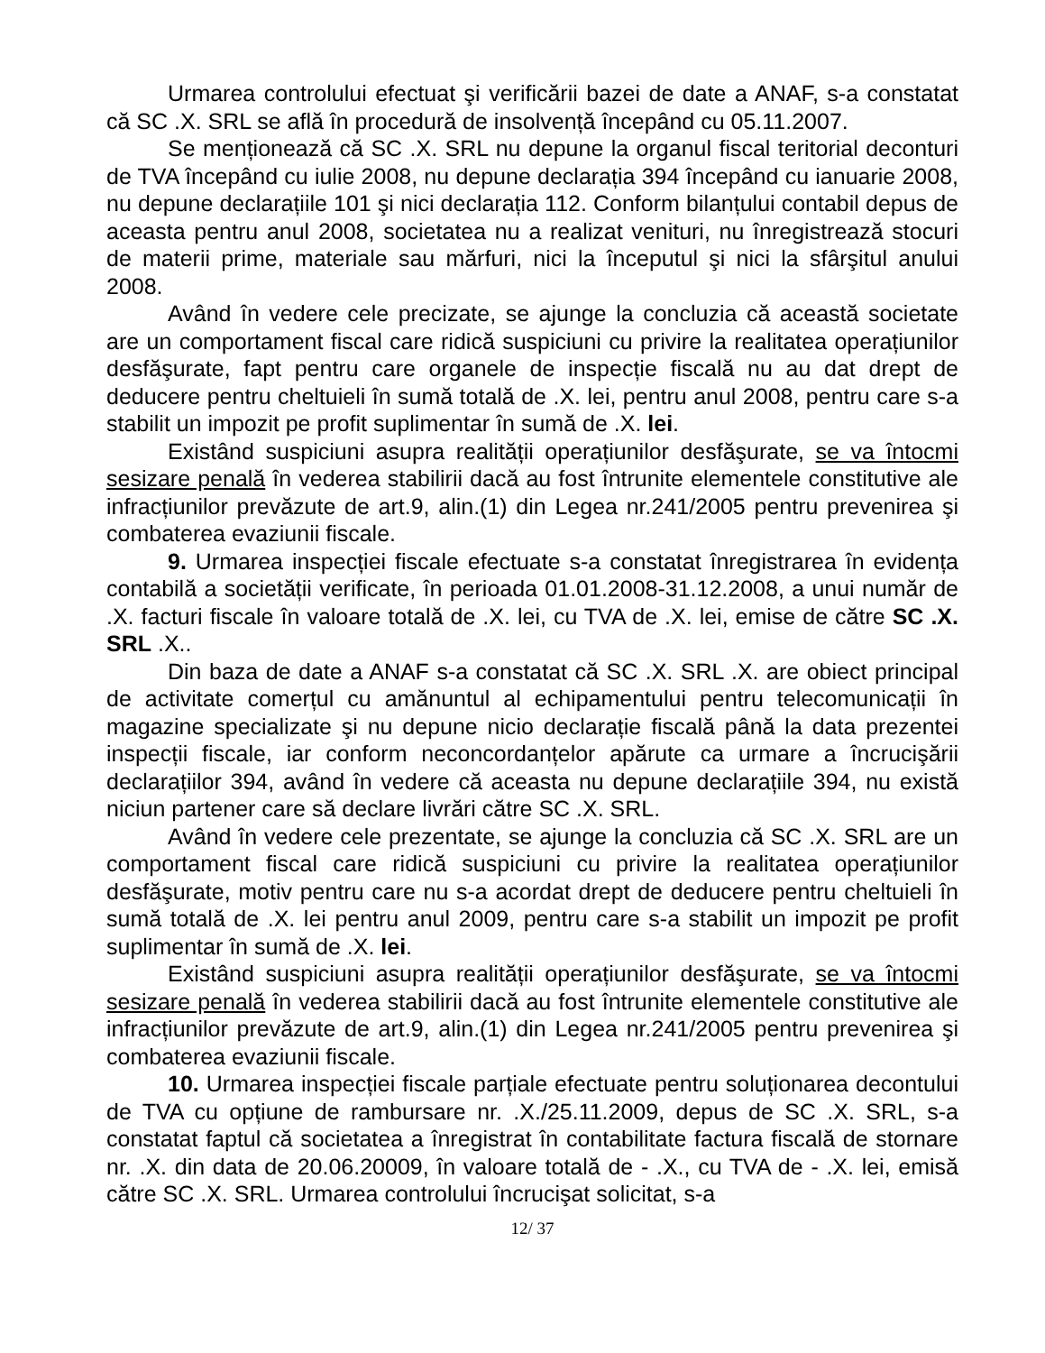Urmarea controlului efectuat şi verificării bazei de date a ANAF, s-a constatat că SC .X. SRL se află în procedură de insolvență începând cu 05.11.2007.
Se menționează că SC .X. SRL nu depune la organul fiscal teritorial deconturi de TVA începând cu iulie 2008, nu depune declarația 394 începând cu ianuarie 2008, nu depune declarațiile 101 şi nici declarația 112. Conform bilanțului contabil depus de aceasta pentru anul 2008, societatea nu a realizat venituri, nu înregistrează stocuri de materii prime, materiale sau mărfuri, nici la începutul şi nici la sfârşitul anului 2008.
Având în vedere cele precizate, se ajunge la concluzia că această societate are un comportament fiscal care ridică suspiciuni cu privire la realitatea operațiunilor desfăşurate, fapt pentru care organele de inspecție fiscală nu au dat drept de deducere pentru cheltuieli în sumă totală de .X. lei, pentru anul 2008, pentru care s-a stabilit un impozit pe profit suplimentar în sumă de .X. lei.
Existând suspiciuni asupra realității operațiunilor desfăşurate, se va întocmi sesizare penală în vederea stabilirii dacă au fost întrunite elementele constitutive ale infracțiunilor prevăzute de art.9, alin.(1) din Legea nr.241/2005 pentru prevenirea şi combaterea evaziunii fiscale.
9. Urmarea inspecției fiscale efectuate s-a constatat înregistrarea în evidența contabilă a societății verificate, în perioada 01.01.2008-31.12.2008, a unui număr de .X. facturi fiscale în valoare totală de .X. lei, cu TVA de .X. lei, emise de către SC .X. SRL .X..
Din baza de date a ANAF s-a constatat că SC .X. SRL .X. are obiect principal de activitate comerțul cu amănuntul al echipamentului pentru telecomunicații în magazine specializate şi nu depune nicio declarație fiscală până la data prezentei inspecții fiscale, iar conform neconcordanțelor apărute ca urmare a încrucişării declarațiilor 394, având în vedere că aceasta nu depune declarațiile 394, nu există niciun partener care să declare livrări către SC .X. SRL.
Având în vedere cele prezentate, se ajunge la concluzia că SC .X. SRL are un comportament fiscal care ridică suspiciuni cu privire la realitatea operațiunilor desfăşurate, motiv pentru care nu s-a acordat drept de deducere pentru cheltuieli în sumă totală de .X. lei pentru anul 2009, pentru care s-a stabilit un impozit pe profit suplimentar în sumă de .X. lei.
Existând suspiciuni asupra realității operațiunilor desfăşurate, se va întocmi sesizare penală în vederea stabilirii dacă au fost întrunite elementele constitutive ale infracțiunilor prevăzute de art.9, alin.(1) din Legea nr.241/2005 pentru prevenirea şi combaterea evaziunii fiscale.
10. Urmarea inspecției fiscale parțiale efectuate pentru soluționarea decontului de TVA cu opțiune de rambursare nr. .X./25.11.2009, depus de SC .X. SRL, s-a constatat faptul că societatea a înregistrat în contabilitate factura fiscală de stornare nr. .X. din data de 20.06.20009, în valoare totală de - .X., cu TVA de - .X. lei, emisă către SC .X. SRL. Urmarea controlului încrucişat solicitat, s-a
12/ 37